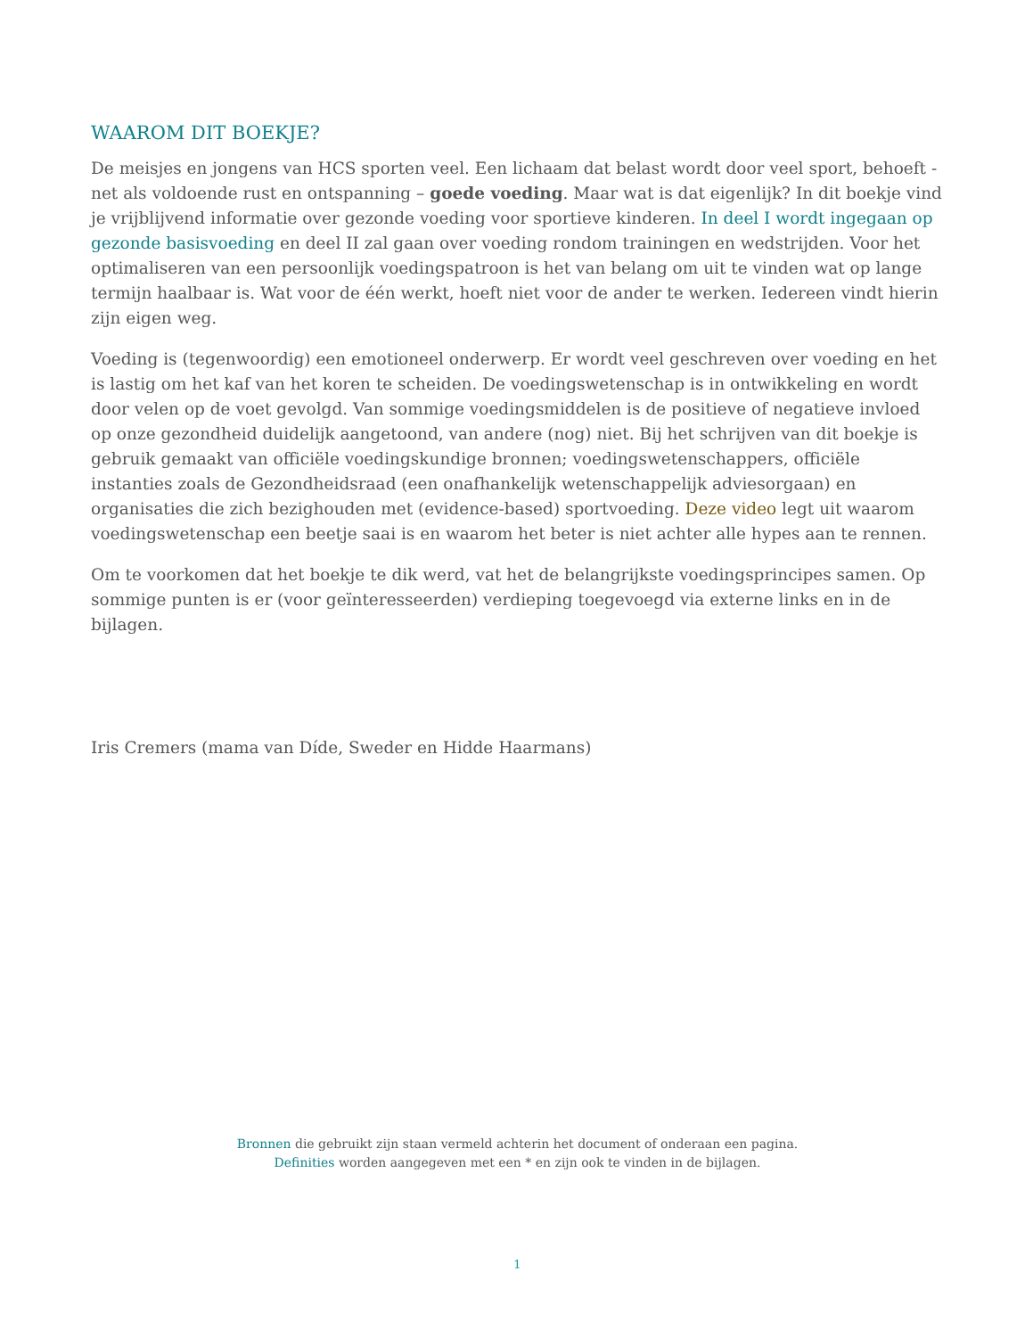WAAROM DIT BOEKJE?
De meisjes en jongens van HCS sporten veel. Een lichaam dat belast wordt door veel sport, behoeft - net als voldoende rust en ontspanning – goede voeding. Maar wat is dat eigenlijk? In dit boekje vind je vrijblijvend informatie over gezonde voeding voor sportieve kinderen. In deel I wordt ingegaan op gezonde basisvoeding en deel II zal gaan over voeding rondom trainingen en wedstrijden. Voor het optimaliseren van een persoonlijk voedingspatroon is het van belang om uit te vinden wat op lange termijn haalbaar is. Wat voor de één werkt, hoeft niet voor de ander te werken. Iedereen vindt hierin zijn eigen weg.
Voeding is (tegenwoordig) een emotioneel onderwerp. Er wordt veel geschreven over voeding en het is lastig om het kaf van het koren te scheiden. De voedingswetenschap is in ontwikkeling en wordt door velen op de voet gevolgd. Van sommige voedingsmiddelen is de positieve of negatieve invloed op onze gezondheid duidelijk aangetoond, van andere (nog) niet. Bij het schrijven van dit boekje is gebruik gemaakt van officiële voedingskundige bronnen; voedingswetenschappers, officiële instanties zoals de Gezondheidsraad (een onafhankelijk wetenschappelijk adviesorgaan) en organisaties die zich bezighouden met (evidence-based) sportvoeding. Deze video legt uit waarom voedingswetenschap een beetje saai is en waarom het beter is niet achter alle hypes aan te rennen.
Om te voorkomen dat het boekje te dik werd, vat het de belangrijkste voedingsprincipes samen. Op sommige punten is er (voor geïnteresseerden) verdieping toegevoegd via externe links en in de bijlagen.
Iris Cremers (mama van Díde, Sweder en Hidde Haarmans)
Bronnen die gebruikt zijn staan vermeld achterin het document of onderaan een pagina.
Definities worden aangegeven met een * en zijn ook te vinden in de bijlagen.
1